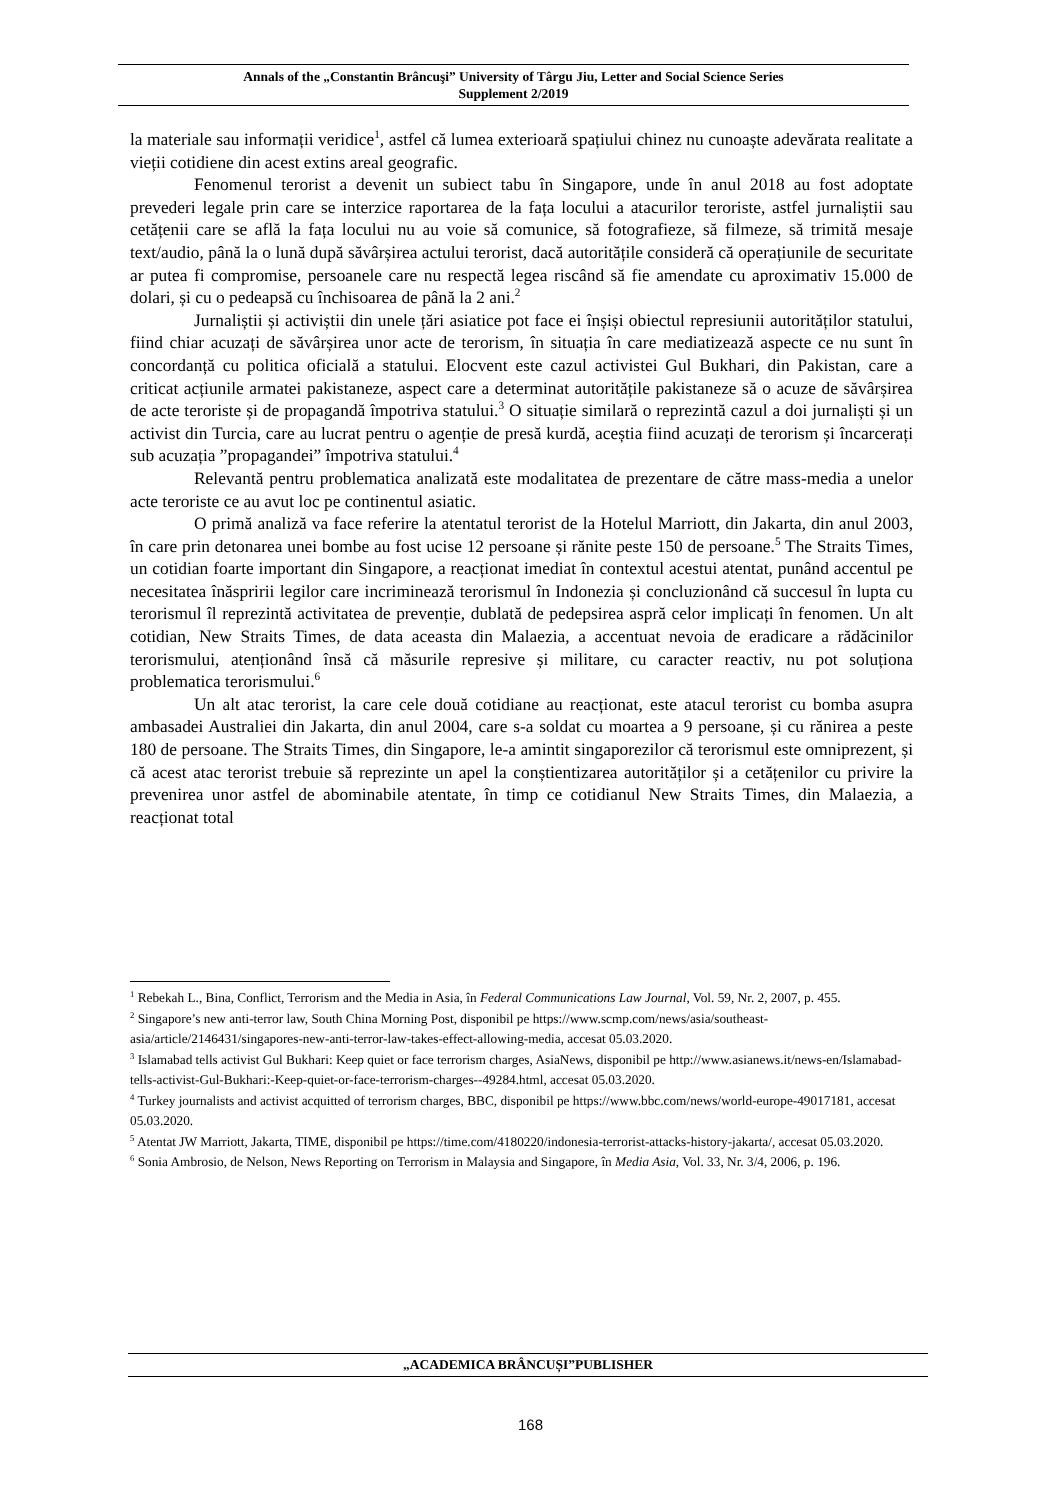Annals of the „Constantin Brâncuşi” University of Târgu Jiu, Letter and Social Science Series
Supplement 2/2019
la materiale sau informații veridice<sup>1</sup>, astfel că lumea exterioară spațiului chinez nu cunoaște adevărata realitate a vieții cotidiene din acest extins areal geografic.
Fenomenul terorist a devenit un subiect tabu în Singapore, unde în anul 2018 au fost adoptate prevederi legale prin care se interzice raportarea de la fața locului a atacurilor teroriste, astfel jurnaliștii sau cetățenii care se află la fața locului nu au voie să comunice, să fotografieze, să filmeze, să trimită mesaje text/audio, până la o lună după săvârșirea actului terorist, dacă autoritățile consideră că operațiunile de securitate ar putea fi compromise, persoanele care nu respectă legea riscând să fie amendate cu aproximativ 15.000 de dolari, și cu o pedeapsă cu închisoarea de până la 2 ani.<sup>2</sup>
Jurnaliștii și activiștii din unele țări asiatice pot face ei înșiși obiectul represiunii autorităților statului, fiind chiar acuzați de săvârșirea unor acte de terorism, în situația în care mediatizează aspecte ce nu sunt în concordanță cu politica oficială a statului. Elocvent este cazul activistei Gul Bukhari, din Pakistan, care a criticat acțiunile armatei pakistaneze, aspect care a determinat autoritățile pakistaneze să o acuze de săvârșirea de acte teroriste și de propagandă împotriva statului.<sup>3</sup> O situație similară o reprezintă cazul a doi jurnaliști și un activist din Turcia, care au lucrat pentru o agenție de presă kurdă, aceștia fiind acuzați de terorism și încarcerați sub acuzația ”propagandei” împotriva statului.<sup>4</sup>
Relevantă pentru problematica analizată este modalitatea de prezentare de către mass-media a unelor acte teroriste ce au avut loc pe continentul asiatic.
O primă analiză va face referire la atentatul terorist de la Hotelul Marriott, din Jakarta, din anul 2003, în care prin detonarea unei bombe au fost ucise 12 persoane și rănite peste 150 de persoane.<sup>5</sup> The Straits Times, un cotidian foarte important din Singapore, a reacționat imediat în contextul acestui atentat, punând accentul pe necesitatea înăspririi legilor care incriminează terorismul în Indonezia și concluzionând că succesul în lupta cu terorismul îl reprezintă activitatea de prevenție, dublată de pedepsirea aspră celor implicați în fenomen. Un alt cotidian, New Straits Times, de data aceasta din Malaezia, a accentuat nevoia de eradicare a rădăcinilor terorismului, atenționând însă că măsurile represive și militare, cu caracter reactiv, nu pot soluționa problematica terorismului.<sup>6</sup>
Un alt atac terorist, la care cele două cotidiane au reacționat, este atacul terorist cu bomba asupra ambasadei Australiei din Jakarta, din anul 2004, care s-a soldat cu moartea a 9 persoane, și cu rănirea a peste 180 de persoane. The Straits Times, din Singapore, le-a amintit singaporezilor că terorismul este omniprezent, și că acest atac terorist trebuie să reprezinte un apel la conștientizarea autorităților și a cetățenilor cu privire la prevenirea unor astfel de abominabile atentate, în timp ce cotidianul New Straits Times, din Malaezia, a reacționat total
<sup>1</sup> Rebekah L., Bina, Conflict, Terrorism and the Media in Asia, în Federal Communications Law Journal, Vol. 59, Nr. 2, 2007, p. 455.
<sup>2</sup> Singapore’s new anti-terror law, South China Morning Post, disponibil pe https://www.scmp.com/news/asia/southeast-asia/article/2146431/singapores-new-anti-terror-law-takes-effect-allowing-media, accesat 05.03.2020.
<sup>3</sup> Islamabad tells activist Gul Bukhari: Keep quiet or face terrorism charges, AsiaNews, disponibil pe http://www.asianews.it/news-en/Islamabad-tells-activist-Gul-Bukhari:-Keep-quiet-or-face-terrorism-charges--49284.html, accesat 05.03.2020.
<sup>4</sup> Turkey journalists and activist acquitted of terrorism charges, BBC, disponibil pe https://www.bbc.com/news/world-europe-49017181, accesat 05.03.2020.
<sup>5</sup> Atentat JW Marriott, Jakarta, TIME, disponibil pe https://time.com/4180220/indonesia-terrorist-attacks-history-jakarta/, accesat 05.03.2020.
<sup>6</sup> Sonia Ambrosio, de Nelson, News Reporting on Terrorism in Malaysia and Singapore, în Media Asia, Vol. 33, Nr. 3/4, 2006, p. 196.
„ACADEMICA BRÂNCUȘI”PUBLISHER
168